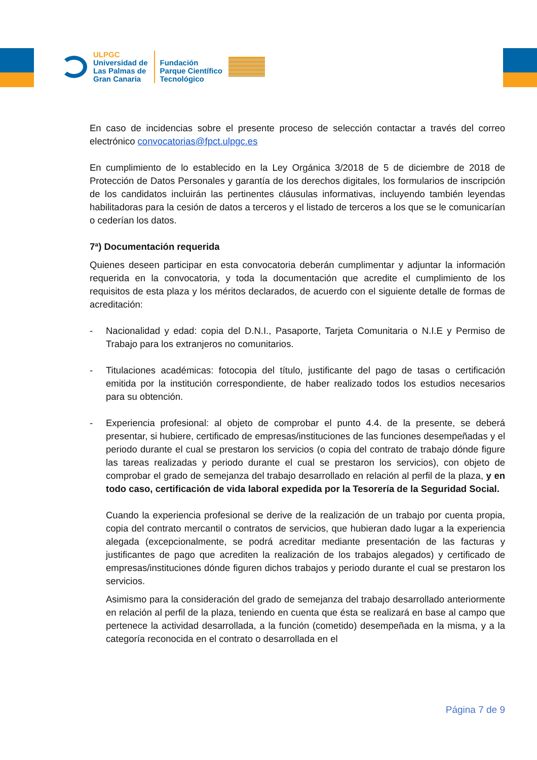ULPGC
Universidad de
Las Palmas de
Gran Canaria
Fundación
Parque Científico
Tecnológico
En caso de incidencias sobre el presente proceso de selección contactar a través del correo electrónico convocatorias@fpct.ulpgc.es
En cumplimiento de lo establecido en la Ley Orgánica 3/2018 de 5 de diciembre de 2018 de Protección de Datos Personales y garantía de los derechos digitales, los formularios de inscripción de los candidatos incluirán las pertinentes cláusulas informativas, incluyendo también leyendas habilitadoras para la cesión de datos a terceros y el listado de terceros a los que se le comunicarían o cederían los datos.
7ª) Documentación requerida
Quienes deseen participar en esta convocatoria deberán cumplimentar y adjuntar la información requerida en la convocatoria, y toda la documentación que acredite el cumplimiento de los requisitos de esta plaza y los méritos declarados, de acuerdo con el siguiente detalle de formas de acreditación:
- Nacionalidad y edad: copia del D.N.I., Pasaporte, Tarjeta Comunitaria o N.I.E y Permiso de Trabajo para los extranjeros no comunitarios.
- Titulaciones académicas: fotocopia del título, justificante del pago de tasas o certificación emitida por la institución correspondiente, de haber realizado todos los estudios necesarios para su obtención.
- Experiencia profesional: al objeto de comprobar el punto 4.4. de la presente, se deberá presentar, si hubiere, certificado de empresas/instituciones de las funciones desempeñadas y el periodo durante el cual se prestaron los servicios (o copia del contrato de trabajo dónde figure las tareas realizadas y periodo durante el cual se prestaron los servicios), con objeto de comprobar el grado de semejanza del trabajo desarrollado en relación al perfil de la plaza, y en todo caso, certificación de vida laboral expedida por la Tesorería de la Seguridad Social.
Cuando la experiencia profesional se derive de la realización de un trabajo por cuenta propia, copia del contrato mercantil o contratos de servicios, que hubieran dado lugar a la experiencia alegada (excepcionalmente, se podrá acreditar mediante presentación de las facturas y justificantes de pago que acrediten la realización de los trabajos alegados) y certificado de empresas/instituciones dónde figuren dichos trabajos y periodo durante el cual se prestaron los servicios.
Asimismo para la consideración del grado de semejanza del trabajo desarrollado anteriormente en relación al perfil de la plaza, teniendo en cuenta que ésta se realizará en base al campo que pertenece la actividad desarrollada, a la función (cometido) desempeñada en la misma, y a la categoría reconocida en el contrato o desarrollada en el
Página 7 de 9